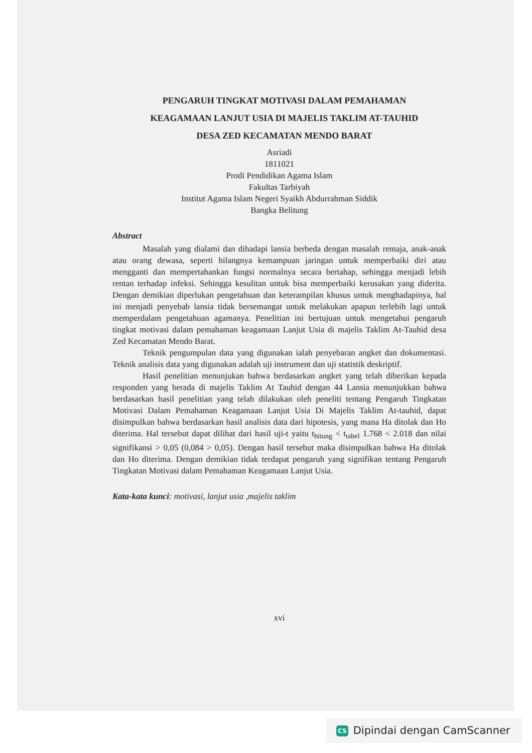PENGARUH TINGKAT MOTIVASI DALAM PEMAHAMAN
KEAGAMAAN LANJUT USIA DI MAJELIS TAKLIM AT-TAUHID
DESA ZED KECAMATAN MENDO BARAT
Asriadi
1811021
Prodi Pendidikan Agama Islam
Fakultas Tarbiyah
Institut Agama Islam Negeri Syaikh Abdurrahman Siddik
Bangka Belitung
Abstract
Masalah yang dialami dan dihadapi lansia berbeda dengan masalah remaja, anak-anak atau orang dewasa, seperti hilangnya kemampuan jaringan untuk memperbaiki diri atau mengganti dan mempertahankan fungsi normalnya secara bertahap, sehingga menjadi lebih rentan terhadap infeksi. Sehingga kesulitan untuk bisa memperbaiki kerusakan yang diderita. Dengan demikian diperlukan pengetahuan dan keterampilan khusus untuk menghadapinya, hal ini menjadi penyebab lansia tidak bersemangat untuk melakukan apapun terlebih lagi untuk memperdalam pengetahuan agamanya. Penelitian ini bertujuan untuk mengetahui pengaruh tingkat motivasi dalam pemahaman keagamaan Lanjut Usia di majelis Taklim At-Tauhid desa Zed Kecamatan Mendo Barat.
Teknik pengumpulan data yang digunakan ialah penyebaran angket dan dokumentasi. Teknik analisis data yang digunakan adalah uji instrument dan uji statistik deskriptif.
Hasil penelitian menunjukan bahwa berdasarkan angket yang telah diberikan kepada responden yang berada di majelis Taklim At Tauhid dengan 44 Lansia menunjukkan bahwa berdasarkan hasil penelitian yang telah dilakukan oleh peneliti tentang Pengaruh Tingkatan Motivasi Dalam Pemahaman Keagamaan Lanjut Usia Di Majelis Taklim At-tauhid, dapat disimpulkan bahwa berdasarkan hasil analisis data dari hipotesis, yang mana Ha ditolak dan Ho diterima. Hal tersebut dapat dilihat dari hasil uji-t yaitu t<sub>hitung</sub> < t<sub>tabel</sub> 1.768 < 2.018 dan nilai signifikansi > 0,05 (0,084 > 0,05). Dengan hasil tersebut maka disimpulkan bahwa Ha ditolak dan Ho diterima. Dengan demikian tidak terdapat pengaruh yang signifikan tentang Pengaruh Tingkatan Motivasi dalam Pemahaman Keagamaan Lanjut Usia.
Kata-kata kunci: motivasi, lanjut usia ,majelis taklim
xvi
CS Dipindai dengan CamScanner